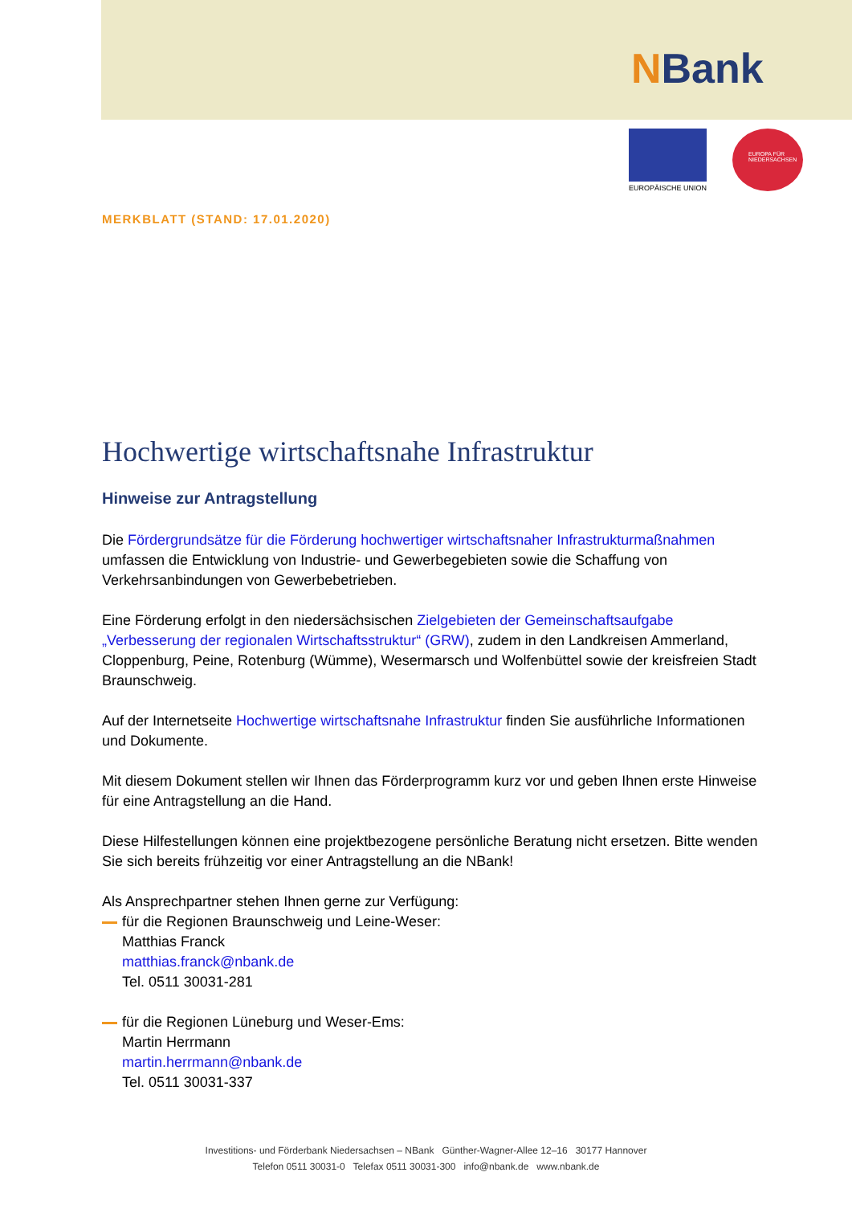NBank
EUROPÄISCHE UNION
EUROPA FÜR
NIEDERSACHSEN
MERKBLATT (STAND: 17.01.2020)
Hochwertige wirtschaftsnahe Infrastruktur
Hinweise zur Antragstellung
Die Fördergrundsätze für die Förderung hochwertiger wirtschaftsnaher Infrastrukturmaßnahmen umfassen die Entwicklung von Industrie- und Gewerbegebieten sowie die Schaffung von Verkehrsanbindungen von Gewerbebetrieben.
Eine Förderung erfolgt in den niedersächsischen Zielgebieten der Gemeinschaftsaufgabe „Verbesserung der regionalen Wirtschaftsstruktur“ (GRW), zudem in den Landkreisen Ammerland, Cloppenburg, Peine, Rotenburg (Wümme), Wesermarsch und Wolfenbüttel sowie der kreisfreien Stadt Braunschweig.
Auf der Internetseite Hochwertige wirtschaftsnahe Infrastruktur finden Sie ausführliche Informationen und Dokumente.
Mit diesem Dokument stellen wir Ihnen das Förderprogramm kurz vor und geben Ihnen erste Hinweise für eine Antragstellung an die Hand.
Diese Hilfestellungen können eine projektbezogene persönliche Beratung nicht ersetzen. Bitte wenden Sie sich bereits frühzeitig vor einer Antragstellung an die NBank!
Als Ansprechpartner stehen Ihnen gerne zur Verfügung:
für die Regionen Braunschweig und Leine-Weser:
Matthias Franck
matthias.franck@nbank.de
Tel. 0511 30031-281
für die Regionen Lüneburg und Weser-Ems:
Martin Herrmann
martin.herrmann@nbank.de
Tel. 0511 30031-337
Investitions- und Förderbank Niedersachsen – NBank Günther-Wagner-Allee 12–16 30177 Hannover
Telefon 0511 30031-0 Telefax 0511 30031-300 info@nbank.de www.nbank.de